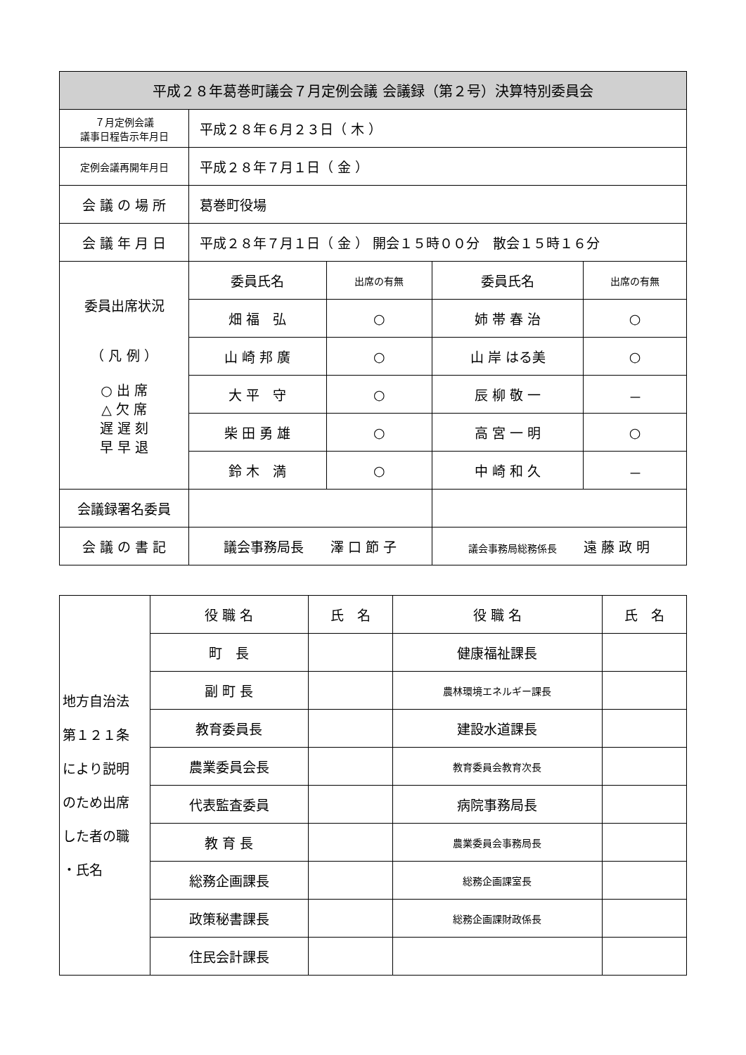| 平成２８年葛巻町議会７月定例会議 会議録（第２号）決算特別委員会 | | | | |
| --- | --- | --- | --- | --- |
| ７月定例会議 議事日程告示年月日 | 平成２８年６月２３日（ 木 ） | | | |
| 定例会議再開年月日 | 平成２８年７月１日（ 金 ） | | | |
| 会 議 の 場 所 | 葛巻町役場 | | | |
| 会 議 年 月 日 | 平成２８年７月１日（ 金 ） 開会１５時００分 散会１５時１６分 | | | |
| 委員出席状況 （ 凡 例 ） ○ 出 席 △ 欠 席 遅 遅 刻 早 早 退 | 委員氏名 | 出席の有無 | 委員氏名 | 出席の有無 |
| | 畑 福 弘 | ○ | 姉 帯 春 治 | ○ |
| | 山 崎 邦 廣 | ○ | 山 岸 はる美 | ○ |
| | 大 平 守 | ○ | 辰 柳 敬 一 | － |
| | 柴 田 勇 雄 | ○ | 高 宮 一 明 | ○ |
| | 鈴 木 満 | ○ | 中 崎 和 久 | － |
| 会議録署名委員 | | | | |
| 会 議 の 書 記 | 議会事務局長 澤 口 節 子 | | 議会事務局総務係長 遠 藤 政 明 | |
| 地方自治法 第１２１条 により説明 のため出席 した者の職 ・氏名 | 役 職 名 | 氏 名 | 役 職 名 | 氏 名 |
| | 町 長 | | 健康福祉課長 | |
| | 副 町 長 | | 農林環境エネルギー課長 | |
| | 教育委員長 | | 建設水道課長 | |
| | 農業委員会長 | | 教育委員会教育次長 | |
| | 代表監査委員 | | 病院事務局長 | |
| | 教 育 長 | | 農業委員会事務局長 | |
| | 総務企画課長 | | 総務企画課室長 | |
| | 政策秘書課長 | | 総務企画課財政係長 | |
| | 住民会計課長 | | | |